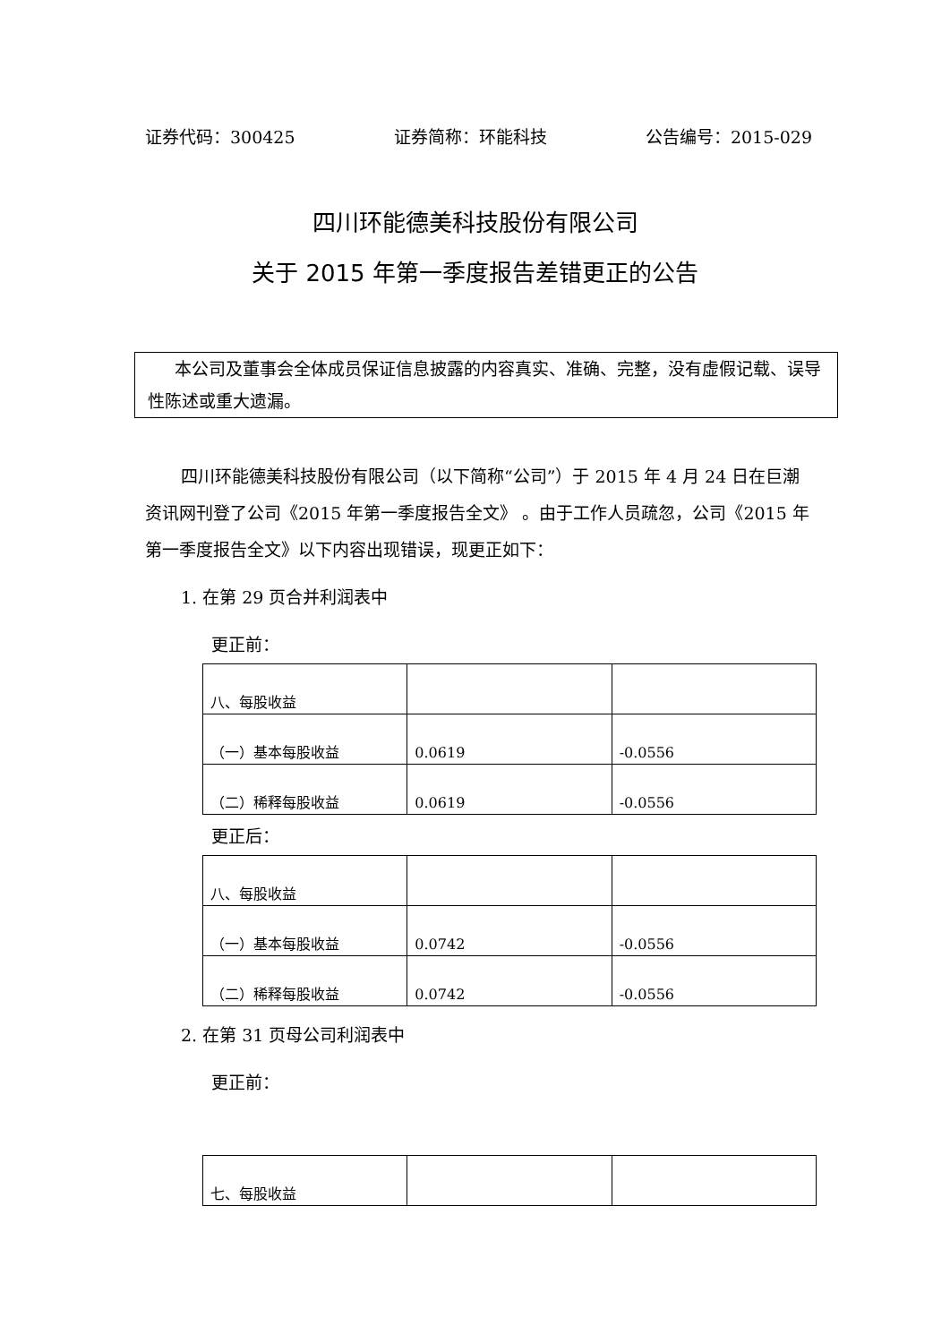证券代码：300425 证券简称：环能科技 公告编号：2015-029
四川环能德美科技股份有限公司
关于 2015 年第一季度报告差错更正的公告
本公司及董事会全体成员保证信息披露的内容真实、准确、完整，没有虚假记载、误导性陈述或重大遗漏。
四川环能德美科技股份有限公司（以下简称“公司”）于 2015 年 4 月 24 日在巨潮资讯网刊登了公司《2015 年第一季度报告全文》 。由于工作人员疏忽，公司《2015 年第一季度报告全文》以下内容出现错误，现更正如下：
1. 在第 29 页合并利润表中
更正前：
| 八、每股收益 | | |
| （一）基本每股收益 | 0.0619 | -0.0556 |
| （二）稀释每股收益 | 0.0619 | -0.0556 |
更正后：
| 八、每股收益 | | |
| （一）基本每股收益 | 0.0742 | -0.0556 |
| （二）稀释每股收益 | 0.0742 | -0.0556 |
2. 在第 31 页母公司利润表中
更正前：
| 七、每股收益 | | |